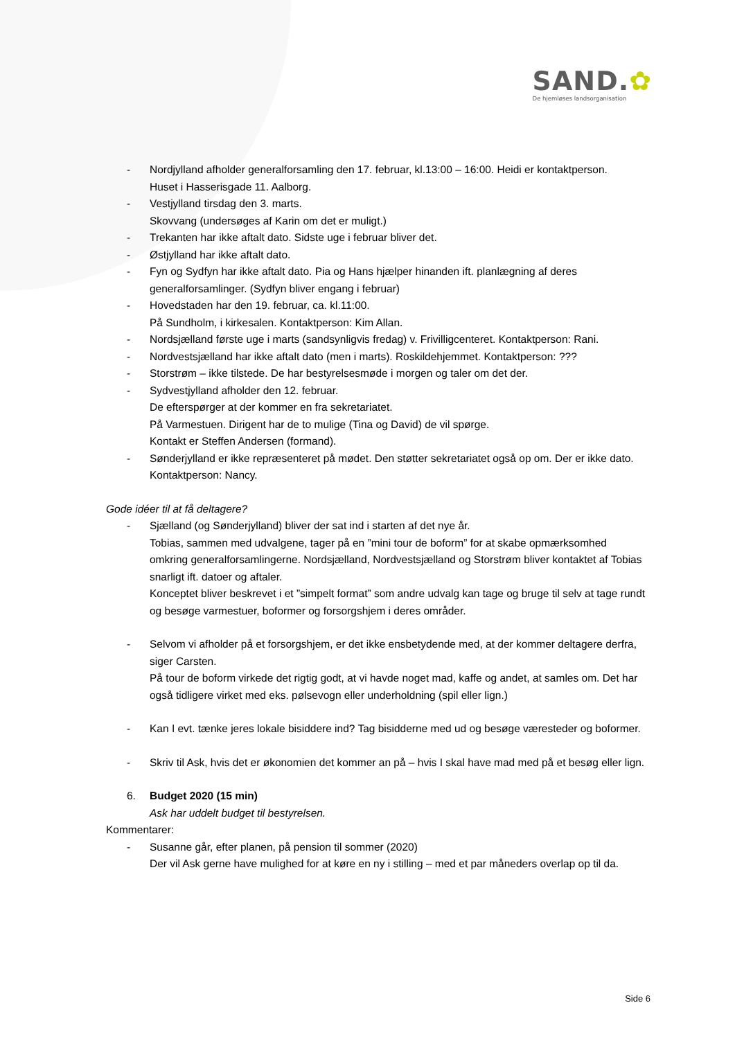SAND.✿
De hjemløses landsorganisation
- Nordjylland afholder generalforsamling den 17. februar, kl.13:00 – 16:00. Heidi er kontaktperson.
Huset i Hasserisgade 11. Aalborg.
- Vestjylland tirsdag den 3. marts.
Skovvang (undersøges af Karin om det er muligt.)
- Trekanten har ikke aftalt dato. Sidste uge i februar bliver det.
- Østjylland har ikke aftalt dato.
- Fyn og Sydfyn har ikke aftalt dato. Pia og Hans hjælper hinanden ift. planlægning af deres generalforsamlinger. (Sydfyn bliver engang i februar)
- Hovedstaden har den 19. februar, ca. kl.11:00.
På Sundholm, i kirkesalen. Kontaktperson: Kim Allan.
- Nordsjælland første uge i marts (sandsynligvis fredag) v. Frivilligcenteret. Kontaktperson: Rani.
- Nordvestsjælland har ikke aftalt dato (men i marts). Roskildehjemmet. Kontaktperson: ???
- Storstrøm – ikke tilstede. De har bestyrelsesmøde i morgen og taler om det der.
- Sydvestjylland afholder den 12. februar.
De efterspørger at der kommer en fra sekretariatet.
På Varmestuen. Dirigent har de to mulige (Tina og David) de vil spørge.
Kontakt er Steffen Andersen (formand).
- Sønderjylland er ikke repræsenteret på mødet. Den støtter sekretariatet også op om. Der er ikke dato. Kontaktperson: Nancy.
Gode idéer til at få deltagere?
- Sjælland (og Sønderjylland) bliver der sat ind i starten af det nye år.
Tobias, sammen med udvalgene, tager på en ”mini tour de boform” for at skabe opmærksomhed omkring generalforsamlingerne. Nordsjælland, Nordvestsjælland og Storstrøm bliver kontaktet af Tobias snarligt ift. datoer og aftaler.
Konceptet bliver beskrevet i et ”simpelt format” som andre udvalg kan tage og bruge til selv at tage rundt og besøge varmestuer, boformer og forsorgshjem i deres områder.
- Selvom vi afholder på et forsorgshjem, er det ikke ensbetydende med, at der kommer deltagere derfra, siger Carsten.
På tour de boform virkede det rigtig godt, at vi havde noget mad, kaffe og andet, at samles om. Det har også tidligere virket med eks. pølsevogn eller underholdning (spil eller lign.)
- Kan I evt. tænke jeres lokale bisiddere ind? Tag bisidderne med ud og besøge væresteder og boformer.
- Skriv til Ask, hvis det er økonomien det kommer an på – hvis I skal have mad med på et besøg eller lign.
6. Budget 2020 (15 min)
Ask har uddelt budget til bestyrelsen.
Kommentarer:
- Susanne går, efter planen, på pension til sommer (2020)
Der vil Ask gerne have mulighed for at køre en ny i stilling – med et par måneders overlap op til da.
Side 6